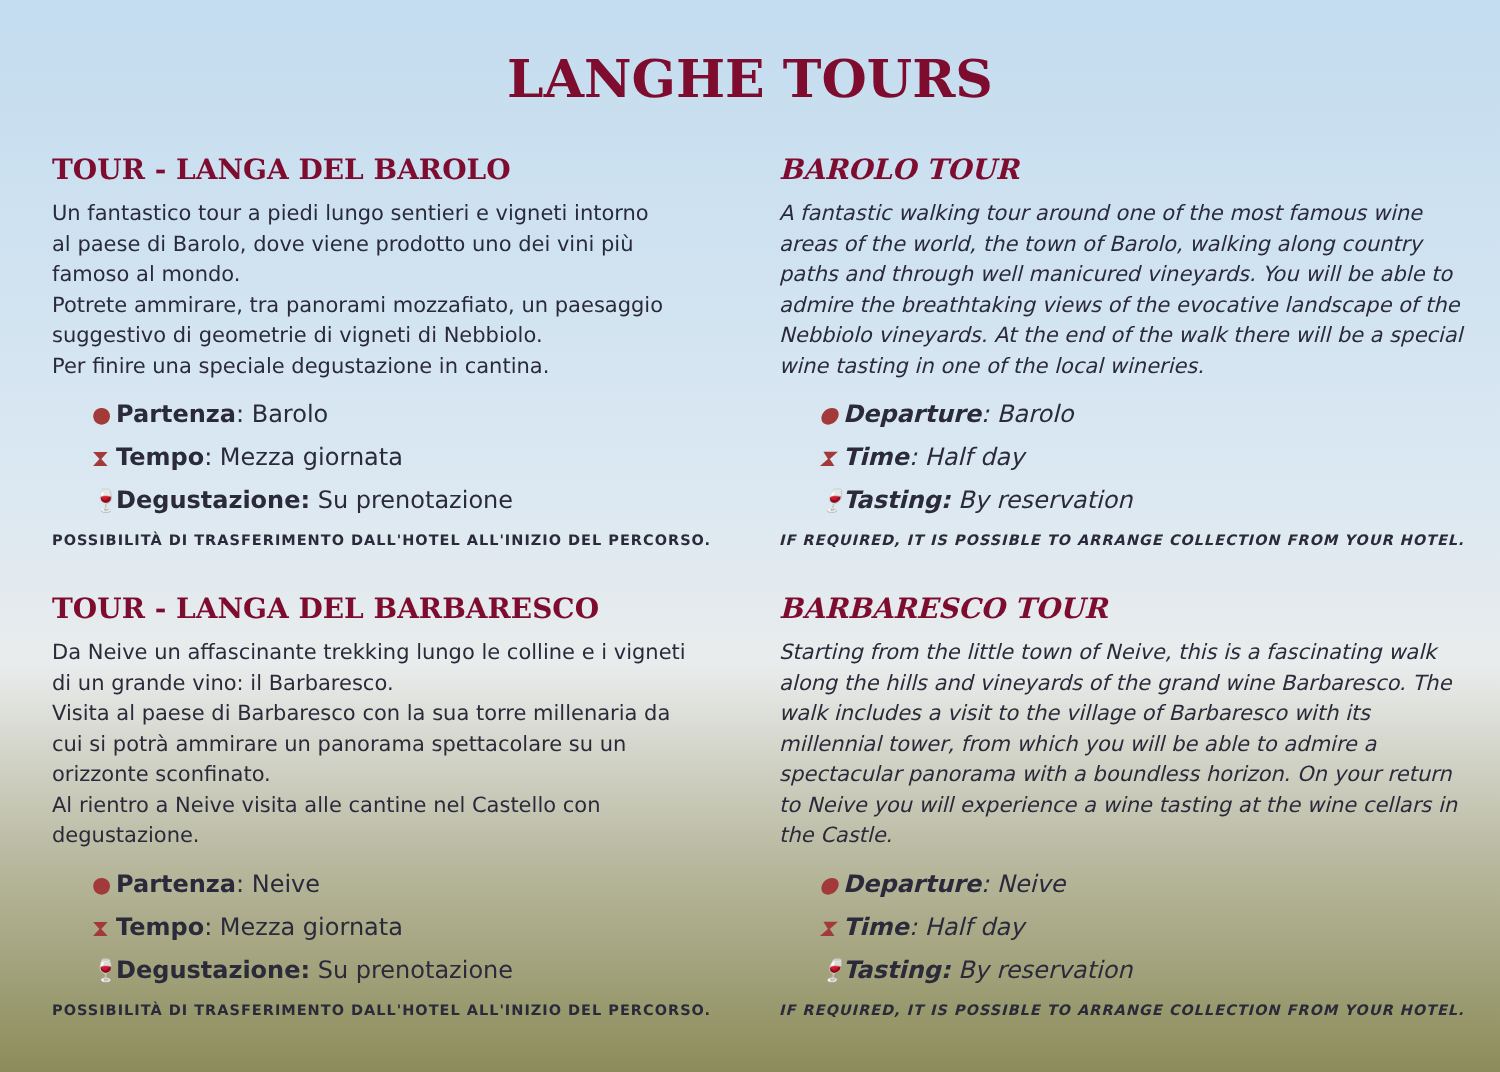LANGHE TOURS
TOUR - LANGA DEL BAROLO
Un fantastico tour a piedi lungo sentieri e vigneti intorno
al paese di Barolo, dove viene prodotto uno dei vini più
famoso al mondo.
Potrete ammirare, tra panorami mozzafiato, un paesaggio
suggestivo di geometrie di vigneti di Nebbiolo.
Per finire una speciale degustazione in cantina.
● Partenza: Barolo
⧗ Tempo: Mezza giornata
🍷 Degustazione: Su prenotazione
POSSIBILITÀ DI TRASFERIMENTO DALL'HOTEL ALL'INIZIO DEL PERCORSO.
BAROLO TOUR
A fantastic walking tour around one of the most famous wine areas of the world, the town of Barolo, walking along country paths and through well manicured vineyards. You will be able to admire the breathtaking views of the evocative landscape of the Nebbiolo vineyards. At the end of the walk there will be a special wine tasting in one of the local wineries.
● Departure: Barolo
⧗ Time: Half day
🍷 Tasting: By reservation
IF REQUIRED, IT IS POSSIBLE TO ARRANGE COLLECTION FROM YOUR HOTEL.
TOUR - LANGA DEL BARBARESCO
Da Neive un affascinante trekking lungo le colline e i vigneti
di un grande vino: il Barbaresco.
Visita al paese di Barbaresco con la sua torre millenaria da
cui si potrà ammirare un panorama spettacolare su un
orizzonte sconfinato.
Al rientro a Neive visita alle cantine nel Castello con
degustazione.
● Partenza: Neive
⧗ Tempo: Mezza giornata
🍷 Degustazione: Su prenotazione
POSSIBILITÀ DI TRASFERIMENTO DALL'HOTEL ALL'INIZIO DEL PERCORSO.
BARBARESCO TOUR
Starting from the little town of Neive, this is a fascinating walk along the hills and vineyards of the grand wine Barbaresco. The walk includes a visit to the village of Barbaresco with its millennial tower, from which you will be able to admire a spectacular panorama with a boundless horizon. On your return to Neive you will experience a wine tasting at the wine cellars in the Castle.
● Departure: Neive
⧗ Time: Half day
🍷 Tasting: By reservation
IF REQUIRED, IT IS POSSIBLE TO ARRANGE COLLECTION FROM YOUR HOTEL.